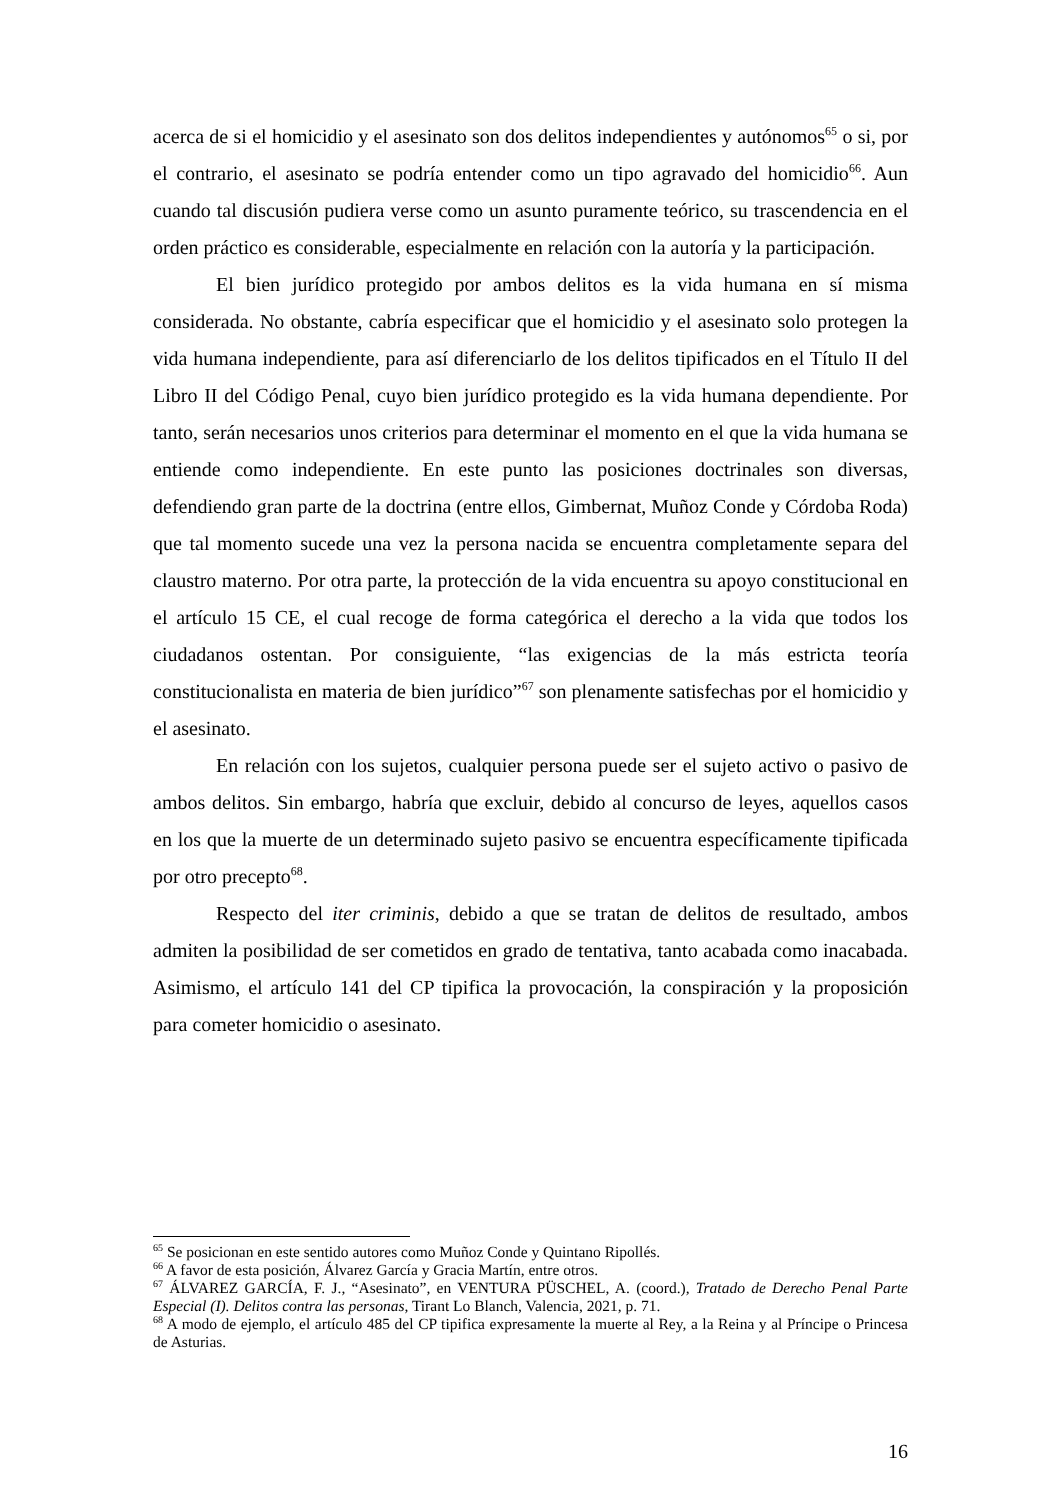acerca de si el homicidio y el asesinato son dos delitos independientes y autónomos<sup>65</sup> o si, por el contrario, el asesinato se podría entender como un tipo agravado del homicidio<sup>66</sup>. Aun cuando tal discusión pudiera verse como un asunto puramente teórico, su trascendencia en el orden práctico es considerable, especialmente en relación con la autoría y la participación.
El bien jurídico protegido por ambos delitos es la vida humana en sí misma considerada. No obstante, cabría especificar que el homicidio y el asesinato solo protegen la vida humana independiente, para así diferenciarlo de los delitos tipificados en el Título II del Libro II del Código Penal, cuyo bien jurídico protegido es la vida humana dependiente. Por tanto, serán necesarios unos criterios para determinar el momento en el que la vida humana se entiende como independiente. En este punto las posiciones doctrinales son diversas, defendiendo gran parte de la doctrina (entre ellos, Gimbernat, Muñoz Conde y Córdoba Roda) que tal momento sucede una vez la persona nacida se encuentra completamente separa del claustro materno. Por otra parte, la protección de la vida encuentra su apoyo constitucional en el artículo 15 CE, el cual recoge de forma categórica el derecho a la vida que todos los ciudadanos ostentan. Por consiguiente, “las exigencias de la más estricta teoría constitucionalista en materia de bien jurídico”<sup>67</sup> son plenamente satisfechas por el homicidio y el asesinato.
En relación con los sujetos, cualquier persona puede ser el sujeto activo o pasivo de ambos delitos. Sin embargo, habría que excluir, debido al concurso de leyes, aquellos casos en los que la muerte de un determinado sujeto pasivo se encuentra específicamente tipificada por otro precepto<sup>68</sup>.
Respecto del iter criminis, debido a que se tratan de delitos de resultado, ambos admiten la posibilidad de ser cometidos en grado de tentativa, tanto acabada como inacabada. Asimismo, el artículo 141 del CP tipifica la provocación, la conspiración y la proposición para cometer homicidio o asesinato.
<sup>65</sup> Se posicionan en este sentido autores como Muñoz Conde y Quintano Ripollés.
<sup>66</sup> A favor de esta posición, Álvarez García y Gracia Martín, entre otros.
<sup>67</sup> ÁLVAREZ GARCÍA, F. J., “Asesinato”, en VENTURA PÜSCHEL, A. (coord.), Tratado de Derecho Penal Parte Especial (I). Delitos contra las personas, Tirant Lo Blanch, Valencia, 2021, p. 71.
<sup>68</sup> A modo de ejemplo, el artículo 485 del CP tipifica expresamente la muerte al Rey, a la Reina y al Príncipe o Princesa de Asturias.
16